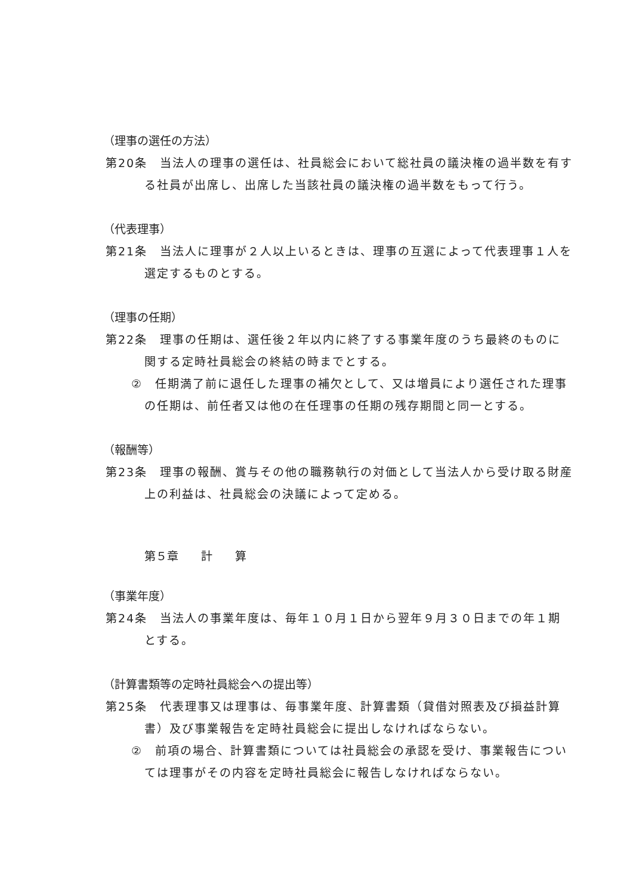（理事の選任の方法）
第20条　当法人の理事の選任は、社員総会において総社員の議決権の過半数を有する社員が出席し、出席した当該社員の議決権の過半数をもって行う。
（代表理事）
第21条　当法人に理事が２人以上いるときは、理事の互選によって代表理事１人を選定するものとする。
（理事の任期）
第22条　理事の任期は、選任後２年以内に終了する事業年度のうち最終のものに関する定時社員総会の終結の時までとする。
②　任期満了前に退任した理事の補欠として、又は増員により選任された理事の任期は、前任者又は他の在任理事の任期の残存期間と同一とする。
（報酬等）
第23条　理事の報酬、賞与その他の職務執行の対価として当法人から受け取る財産上の利益は、社員総会の決議によって定める。
第５章　　計　　算
（事業年度）
第24条　当法人の事業年度は、毎年１０月１日から翌年９月３０日までの年１期とする。
（計算書類等の定時社員総会への提出等）
第25条　代表理事又は理事は、毎事業年度、計算書類（貸借対照表及び損益計算書）及び事業報告を定時社員総会に提出しなければならない。
②　前項の場合、計算書類については社員総会の承認を受け、事業報告については理事がその内容を定時社員総会に報告しなければならない。